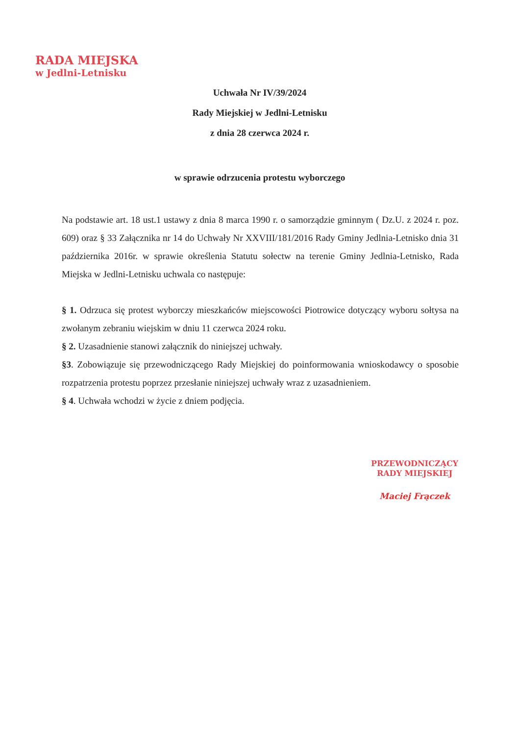RADA MIEJSKA
w Jedlni-Letnisku
Uchwała Nr IV/39/2024
Rady Miejskiej w Jedlni-Letnisku
z dnia 28 czerwca 2024 r.
w sprawie odrzucenia protestu wyborczego
Na podstawie art. 18 ust.1 ustawy z dnia 8 marca 1990 r. o samorządzie gminnym ( Dz.U. z 2024 r. poz. 609) oraz § 33 Załącznika nr 14 do Uchwały Nr XXVIII/181/2016 Rady Gminy Jedlnia-Letnisko dnia 31 października 2016r. w sprawie określenia Statutu sołectw na terenie Gminy Jedlnia-Letnisko, Rada Miejska w Jedlni-Letnisku uchwala co następuje:
§ 1. Odrzuca się protest wyborczy mieszkańców miejscowości Piotrowice dotyczący wyboru sołtysa na zwołanym zebraniu wiejskim w dniu 11 czerwca 2024 roku.
§ 2. Uzasadnienie stanowi załącznik do niniejszej uchwały.
§3. Zobowiązuje się przewodniczącego Rady Miejskiej do poinformowania wnioskodawcy o sposobie rozpatrzenia protestu poprzez przesłanie niniejszej uchwały wraz z uzasadnieniem.
§ 4. Uchwała wchodzi w życie z dniem podjęcia.
PRZEWODNICZĄCY
RADY MIEJSKIEJ
Maciej Frączek